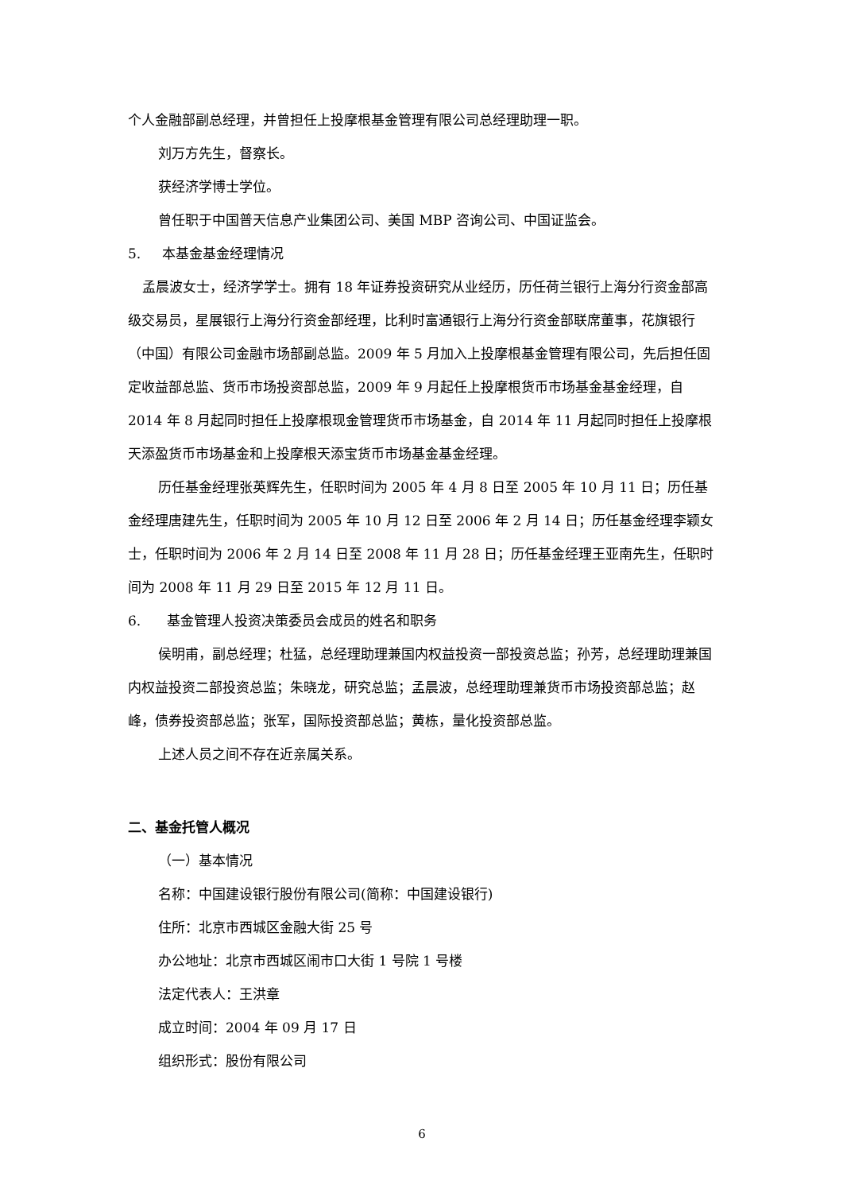个人金融部副总经理，并曾担任上投摩根基金管理有限公司总经理助理一职。
刘万方先生，督察长。
获经济学博士学位。
曾任职于中国普天信息产业集团公司、美国 MBP 咨询公司、中国证监会。
5. 本基金基金经理情况
孟晨波女士，经济学学士。拥有 18 年证券投资研究从业经历，历任荷兰银行上海分行资金部高级交易员，星展银行上海分行资金部经理，比利时富通银行上海分行资金部联席董事，花旗银行（中国）有限公司金融市场部副总监。2009 年 5 月加入上投摩根基金管理有限公司，先后担任固定收益部总监、货币市场投资部总监，2009 年 9 月起任上投摩根货币市场基金基金经理，自 2014 年 8 月起同时担任上投摩根现金管理货币市场基金，自 2014 年 11 月起同时担任上投摩根天添盈货币市场基金和上投摩根天添宝货币市场基金基金经理。
历任基金经理张英辉先生，任职时间为 2005 年 4 月 8 日至 2005 年 10 月 11 日；历任基金经理唐建先生，任职时间为 2005 年 10 月 12 日至 2006 年 2 月 14 日；历任基金经理李颖女士，任职时间为 2006 年 2 月 14 日至 2008 年 11 月 28 日；历任基金经理王亚南先生，任职时间为 2008 年 11 月 29 日至 2015 年 12 月 11 日。
6. 基金管理人投资决策委员会成员的姓名和职务
侯明甫，副总经理；杜猛，总经理助理兼国内权益投资一部投资总监；孙芳，总经理助理兼国内权益投资二部投资总监；朱晓龙，研究总监；孟晨波，总经理助理兼货币市场投资部总监；赵峰，债券投资部总监；张军，国际投资部总监；黄栋，量化投资部总监。
上述人员之间不存在近亲属关系。
二、基金托管人概况
（一）基本情况
名称：中国建设银行股份有限公司(简称：中国建设银行)
住所：北京市西城区金融大街 25 号
办公地址：北京市西城区闹市口大街 1 号院 1 号楼
法定代表人：王洪章
成立时间：2004 年 09 月 17 日
组织形式：股份有限公司
6